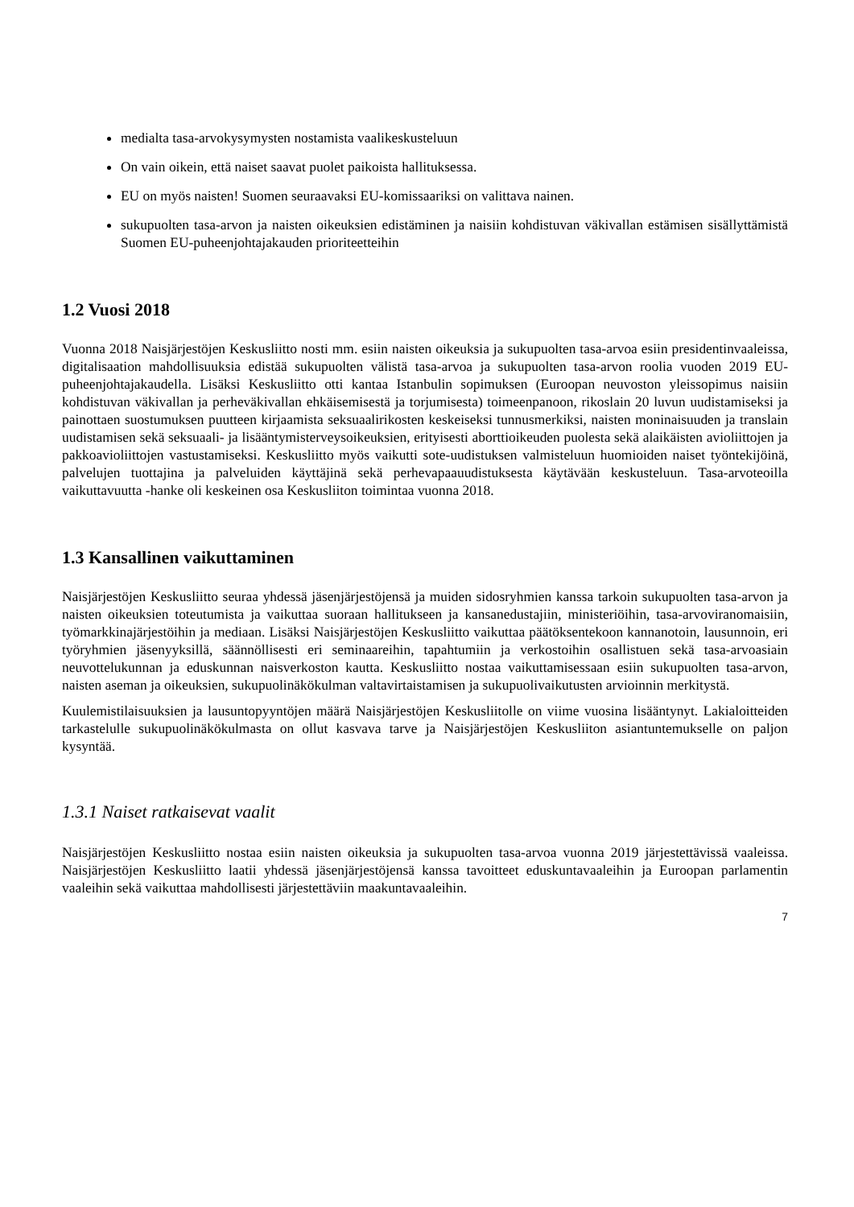medialta tasa-arvokysymysten nostamista vaalikeskusteluun
On vain oikein, että naiset saavat puolet paikoista hallituksessa.
EU on myös naisten! Suomen seuraavaksi EU-komissaariksi on valittava nainen.
sukupuolten tasa-arvon ja naisten oikeuksien edistäminen ja naisiin kohdistuvan väkivallan estämisen sisällyttämistä Suomen EU-puheenjohtajakauden prioriteetteihin
1.2 Vuosi 2018
Vuonna 2018 Naisjärjestöjen Keskusliitto nosti mm. esiin naisten oikeuksia ja sukupuolten tasa-arvoa esiin presidentinvaaleissa, digitalisaation mahdollisuuksia edistää sukupuolten välistä tasa-arvoa ja sukupuolten tasa-arvon roolia vuoden 2019 EU-puheenjohtajakaudella. Lisäksi Keskusliitto otti kantaa Istanbulin sopimuksen (Euroopan neuvoston yleissopimus naisiin kohdistuvan väkivallan ja perheväkivallan ehkäisemisestä ja torjumisesta) toimeenpanoon, rikoslain 20 luvun uudistamiseksi ja painottaen suostumuksen puutteen kirjaamista seksuaalirikosten keskeiseksi tunnusmerkiksi, naisten moninaisuuden ja translain uudistamisen sekä seksuaali- ja lisääntymisterveysoikeuksien, erityisesti aborttioikeuden puolesta sekä alaikäisten avioliittojen ja pakkoavioliittojen vastustamiseksi. Keskusliitto myös vaikutti sote-uudistuksen valmisteluun huomioiden naiset työntekijöinä, palvelujen tuottajina ja palveluiden käyttäjinä sekä perhevapaauudistuksesta käytävään keskusteluun. Tasa-arvoteoilla vaikuttavuutta -hanke oli keskeinen osa Keskusliiton toimintaa vuonna 2018.
1.3 Kansallinen vaikuttaminen
Naisjärjestöjen Keskusliitto seuraa yhdessä jäsenjärjestöjensä ja muiden sidosryhmien kanssa tarkoin sukupuolten tasa-arvon ja naisten oikeuksien toteutumista ja vaikuttaa suoraan hallitukseen ja kansanedustajiin, ministeriöihin, tasa-arvoviranomaisiin, työmarkkinajärjestöihin ja mediaan. Lisäksi Naisjärjestöjen Keskusliitto vaikuttaa päätöksentekoon kannanotoin, lausunnoin, eri työryhmien jäsenyyksillä, säännöllisesti eri seminaareihin, tapahtumiin ja verkostoihin osallistuen sekä tasa-arvoasiain neuvottelukunnan ja eduskunnan naisverkoston kautta. Keskusliitto nostaa vaikuttamisessaan esiin sukupuolten tasa-arvon, naisten aseman ja oikeuksien, sukupuolinäkökulman valtavirtaistamisen ja sukupuolivaikutusten arvioinnin merkitystä.
Kuulemistilaisuuksien ja lausuntopyyntöjen määrä Naisjärjestöjen Keskusliitolle on viime vuosina lisääntynyt. Lakialoitteiden tarkastelulle sukupuolinäkökulmasta on ollut kasvava tarve ja Naisjärjestöjen Keskusliiton asiantuntemukselle on paljon kysyntää.
1.3.1 Naiset ratkaisevat vaalit
Naisjärjestöjen Keskusliitto nostaa esiin naisten oikeuksia ja sukupuolten tasa-arvoa vuonna 2019 järjestettävissä vaaleissa. Naisjärjestöjen Keskusliitto laatii yhdessä jäsenjärjestöjensä kanssa tavoitteet eduskuntavaaleihin ja Euroopan parlamentin vaaleihin sekä vaikuttaa mahdollisesti järjestettäviin maakuntavaaleihin.
7